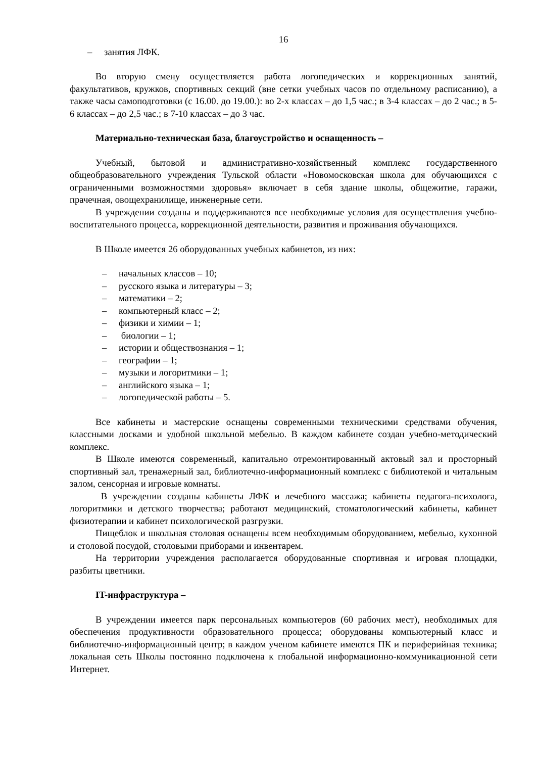16
– занятия ЛФК.
Во вторую смену осуществляется работа логопедических и коррекционных занятий, факультативов, кружков, спортивных секций (вне сетки учебных часов по отдельному расписанию), а также часы самоподготовки (с 16.00. до 19.00.): во 2-х классах – до 1,5 час.; в 3-4 классах – до 2 час.; в 5-6 классах – до 2,5 час.; в 7-10 классах – до 3 час.
Материально-техническая база, благоустройство и оснащенность –
Учебный, бытовой и административно-хозяйственный комплекс государственного общеобразовательного учреждения Тульской области «Новомосковская школа для обучающихся с ограниченными возможностями здоровья» включает в себя здание школы, общежитие, гаражи, прачечная, овощехранилище, инженерные сети.
В учреждении созданы и поддерживаются все необходимые условия для осуществления учебно-воспитательного процесса, коррекционной деятельности, развития и проживания обучающихся.
В Школе имеется 26 оборудованных учебных кабинетов, из них:
– начальных классов – 10;
– русского языка и литературы – 3;
– математики – 2;
– компьютерный класс – 2;
– физики и химии – 1;
– биологии – 1;
– истории и обществознания – 1;
– географии – 1;
– музыки и логоритмики – 1;
– английского языка – 1;
– логопедической работы – 5.
Все кабинеты и мастерские оснащены современными техническими средствами обучения, классными досками и удобной школьной мебелью. В каждом кабинете создан учебно-методический комплекс.
В Школе имеются современный, капитально отремонтированный актовый зал и просторный спортивный зал, тренажерный зал, библиотечно-информационный комплекс с библиотекой и читальным залом, сенсорная и игровые комнаты.
В учреждении созданы кабинеты ЛФК и лечебного массажа; кабинеты педагога-психолога, логоритмики и детского творчества; работают медицинский, стоматологический кабинеты, кабинет физиотерапии и кабинет психологической разгрузки.
Пищеблок и школьная столовая оснащены всем необходимым оборудованием, мебелью, кухонной и столовой посудой, столовыми приборами и инвентарем.
На территории учреждения располагается оборудованные спортивная и игровая площадки, разбиты цветники.
IT-инфраструктура –
В учреждении имеется парк персональных компьютеров (60 рабочих мест), необходимых для обеспечения продуктивности образовательного процесса; оборудованы компьютерный класс и библиотечно-информационный центр; в каждом ученом кабинете имеются ПК и периферийная техника; локальная сеть Школы постоянно подключена к глобальной информационно-коммуникационной сети Интернет.